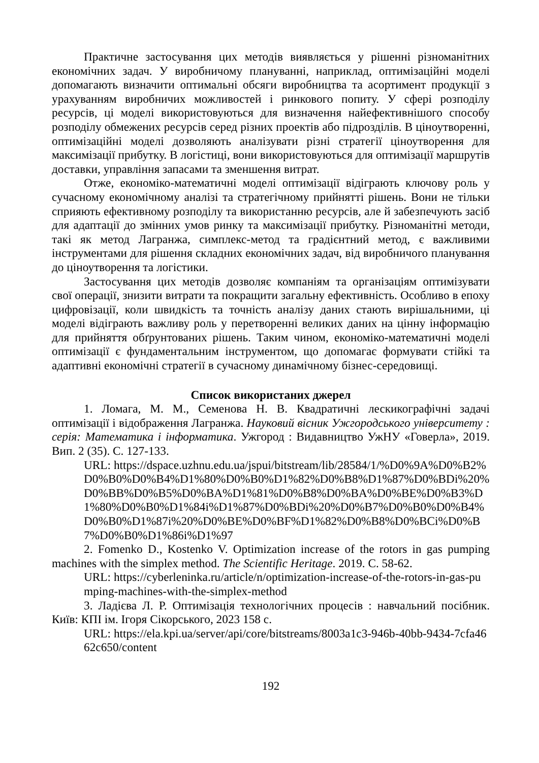Практичне застосування цих методів виявляється у рішенні різноманітних економічних задач. У виробничому плануванні, наприклад, оптимізаційні моделі допомагають визначити оптимальні обсяги виробництва та асортимент продукції з урахуванням виробничих можливостей і ринкового попиту. У сфері розподілу ресурсів, ці моделі використовуються для визначення найефективнішого способу розподілу обмежених ресурсів серед різних проектів або підрозділів. В ціноутворенні, оптимізаційні моделі дозволяють аналізувати різні стратегії ціноутворення для максимізації прибутку. В логістиці, вони використовуються для оптимізації маршрутів доставки, управління запасами та зменшення витрат.
Отже, економіко-математичні моделі оптимізації відіграють ключову роль у сучасному економічному аналізі та стратегічному прийнятті рішень. Вони не тільки сприяють ефективному розподілу та використанню ресурсів, але й забезпечують засіб для адаптації до змінних умов ринку та максимізації прибутку. Різноманітні методи, такі як метод Лагранжа, симплекс-метод та градієнтний метод, є важливими інструментами для рішення складних економічних задач, від виробничого планування до ціноутворення та логістики.
Застосування цих методів дозволяє компаніям та організаціям оптимізувати свої операції, знизити витрати та покращити загальну ефективність. Особливо в епоху цифровізації, коли швидкість та точність аналізу даних стають вирішальними, ці моделі відіграють важливу роль у перетворенні великих даних на цінну інформацію для прийняття обґрунтованих рішень. Таким чином, економіко-математичні моделі оптимізації є фундаментальним інструментом, що допомагає формувати стійкі та адаптивні економічні стратегії в сучасному динамічному бізнес-середовищі.
Список використаних джерел
1. Ломага, М. М., Семенова Н. В. Квадратичні лескикографічні задачі оптимізації і відображення Лагранжа. Науковий вісник Ужгородського університету : серія: Математика і інформатика. Ужгород : Видавництво УжНУ «Говерла», 2019. Вип. 2 (35). С. 127-133.
URL: https://dspace.uzhnu.edu.ua/jspui/bitstream/lib/28584/1/%D0%9A%D0%B2%D0%B0%D0%B4%D1%80%D0%B0%D1%82%D0%B8%D1%87%D0%BDi%20%D0%BB%D0%B5%D0%BA%D1%81%D0%B8%D0%BA%D0%BE%D0%B3%D1%80%D0%B0%D1%84i%D1%87%D0%BDi%20%D0%B7%D0%B0%D0%B4%D0%B0%D1%87i%20%D0%BE%D0%BF%D1%82%D0%B8%D0%BCi%D0%B7%D0%B0%D1%86i%D1%97
2. Fomenko D., Kostenko V. Optimization increase of the rotors in gas pumping machines with the simplex method. The Scientific Heritage. 2019. С. 58-62.
URL: https://cyberleninka.ru/article/n/optimization-increase-of-the-rotors-in-gas-pumping-machines-with-the-simplex-method
3. Ладієва Л. Р. Оптимізація технологічних процесів : навчальний посібник. Київ: КПІ ім. Ігоря Сікорського, 2023 158 с.
URL: https://ela.kpi.ua/server/api/core/bitstreams/8003a1c3-946b-40bb-9434-7cfa4662c650/content
192